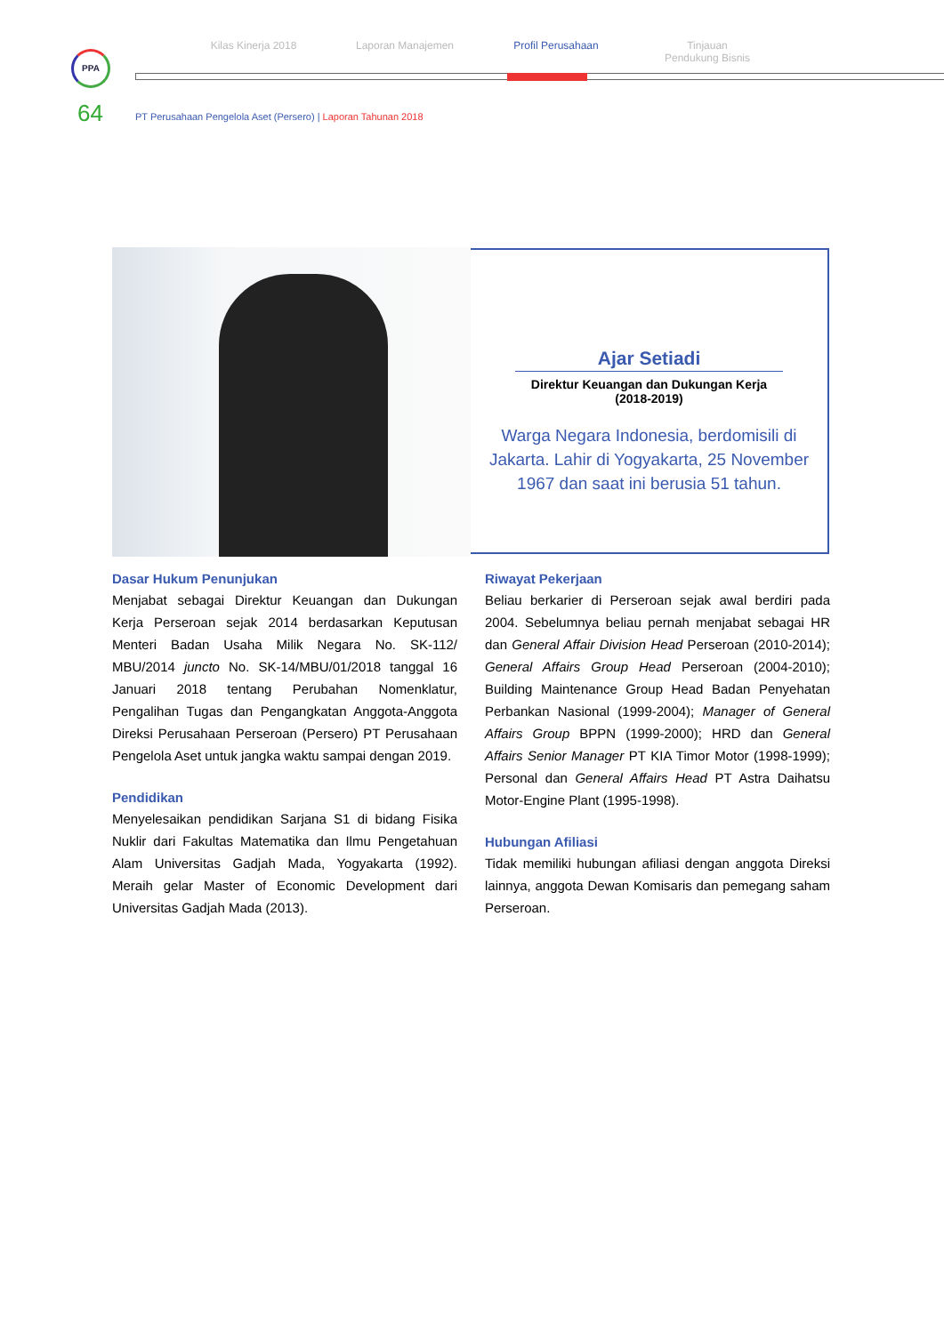PPA
Kilas Kinerja 2018 Laporan Manajemen Profil Perusahaan Tinjauan
Pendukung Bisnis
64
PT Perusahaan Pengelola Aset (Persero) | Laporan Tahunan 2018
Ajar Setiadi
Direktur Keuangan dan Dukungan Kerja
(2018-2019)
Warga Negara Indonesia, berdomisili di Jakarta. Lahir di Yogyakarta, 25 November 1967 dan saat ini berusia 51 tahun.
Dasar Hukum Penunjukan
Menjabat sebagai Direktur Keuangan dan Dukungan Kerja Perseroan sejak 2014 berdasarkan Keputusan Menteri Badan Usaha Milik Negara No. SK-112/ MBU/2014 juncto No. SK-14/MBU/01/2018 tanggal 16 Januari 2018 tentang Perubahan Nomenklatur, Pengalihan Tugas dan Pengangkatan Anggota-Anggota Direksi Perusahaan Perseroan (Persero) PT Perusahaan Pengelola Aset untuk jangka waktu sampai dengan 2019.
Pendidikan
Menyelesaikan pendidikan Sarjana S1 di bidang Fisika Nuklir dari Fakultas Matematika dan Ilmu Pengetahuan Alam Universitas Gadjah Mada, Yogyakarta (1992). Meraih gelar Master of Economic Development dari Universitas Gadjah Mada (2013).
Riwayat Pekerjaan
Beliau berkarier di Perseroan sejak awal berdiri pada 2004. Sebelumnya beliau pernah menjabat sebagai HR dan General Affair Division Head Perseroan (2010-2014); General Affairs Group Head Perseroan (2004-2010); Building Maintenance Group Head Badan Penyehatan Perbankan Nasional (1999-2004); Manager of General Affairs Group BPPN (1999-2000); HRD dan General Affairs Senior Manager PT KIA Timor Motor (1998-1999); Personal dan General Affairs Head PT Astra Daihatsu Motor-Engine Plant (1995-1998).
Hubungan Afiliasi
Tidak memiliki hubungan afiliasi dengan anggota Direksi lainnya, anggota Dewan Komisaris dan pemegang saham Perseroan.